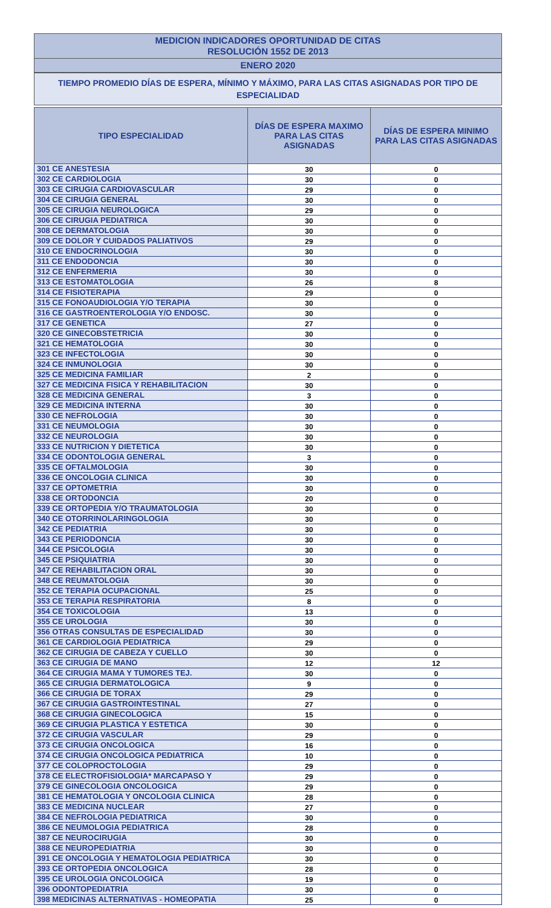MEDICION INDICADORES OPORTUNIDAD DE CITAS
RESOLUCIÓN 1552 DE 2013
ENERO 2020
TIEMPO PROMEDIO DÍAS DE ESPERA, MÍNIMO Y MÁXIMO, PARA LAS CITAS ASIGNADAS POR TIPO DE ESPECIALIDAD
| TIPO ESPECIALIDAD | DÍAS DE ESPERA MAXIMO PARA LAS CITAS ASIGNADAS | DÍAS DE ESPERA MINIMO PARA LAS CITAS ASIGNADAS |
| --- | --- | --- |
| 301 CE ANESTESIA | 30 | 0 |
| 302 CE CARDIOLOGIA | 30 | 0 |
| 303 CE CIRUGIA CARDIOVASCULAR | 29 | 0 |
| 304 CE CIRUGIA GENERAL | 30 | 0 |
| 305 CE CIRUGIA NEUROLOGICA | 29 | 0 |
| 306 CE CIRUGIA PEDIATRICA | 30 | 0 |
| 308 CE DERMATOLOGIA | 30 | 0 |
| 309 CE DOLOR Y CUIDADOS PALIATIVOS | 29 | 0 |
| 310 CE ENDOCRINOLOGIA | 30 | 0 |
| 311 CE ENDODONCIA | 30 | 0 |
| 312 CE ENFERMERIA | 30 | 0 |
| 313 CE ESTOMATOLOGIA | 26 | 8 |
| 314 CE FISIOTERAPIA | 29 | 0 |
| 315 CE FONOAUDIOLOGIA Y/O TERAPIA | 30 | 0 |
| 316 CE GASTROENTEROLOGIA Y/O ENDOSC. | 30 | 0 |
| 317 CE GENETICA | 27 | 0 |
| 320 CE GINECOBSTETRICIA | 30 | 0 |
| 321 CE HEMATOLOGIA | 30 | 0 |
| 323 CE INFECTOLOGIA | 30 | 0 |
| 324 CE INMUNOLOGIA | 30 | 0 |
| 325 CE MEDICINA FAMILIAR | 2 | 0 |
| 327 CE MEDICINA FISICA Y REHABILITACION | 30 | 0 |
| 328 CE MEDICINA GENERAL | 3 | 0 |
| 329 CE MEDICINA INTERNA | 30 | 0 |
| 330 CE NEFROLOGIA | 30 | 0 |
| 331 CE NEUMOLOGIA | 30 | 0 |
| 332 CE NEUROLOGIA | 30 | 0 |
| 333 CE NUTRICION Y DIETETICA | 30 | 0 |
| 334 CE ODONTOLOGIA GENERAL | 3 | 0 |
| 335 CE OFTALMOLOGIA | 30 | 0 |
| 336 CE ONCOLOGIA CLINICA | 30 | 0 |
| 337 CE OPTOMETRIA | 30 | 0 |
| 338 CE ORTODONCIA | 20 | 0 |
| 339 CE ORTOPEDIA Y/O TRAUMATOLOGIA | 30 | 0 |
| 340 CE OTORRINOLARINGOLOGIA | 30 | 0 |
| 342 CE PEDIATRIA | 30 | 0 |
| 343 CE PERIODONCIA | 30 | 0 |
| 344 CE PSICOLOGIA | 30 | 0 |
| 345 CE PSIQUIATRIA | 30 | 0 |
| 347 CE REHABILITACION ORAL | 30 | 0 |
| 348 CE REUMATOLOGIA | 30 | 0 |
| 352 CE TERAPIA OCUPACIONAL | 25 | 0 |
| 353 CE TERAPIA RESPIRATORIA | 8 | 0 |
| 354 CE TOXICOLOGIA | 13 | 0 |
| 355 CE UROLOGIA | 30 | 0 |
| 356 OTRAS CONSULTAS DE ESPECIALIDAD | 30 | 0 |
| 361 CE CARDIOLOGIA PEDIATRICA | 29 | 0 |
| 362 CE CIRUGIA DE CABEZA Y CUELLO | 30 | 0 |
| 363 CE CIRUGIA DE MANO | 12 | 12 |
| 364 CE CIRUGIA MAMA Y TUMORES TEJ. | 30 | 0 |
| 365 CE CIRUGIA DERMATOLOGICA | 9 | 0 |
| 366 CE CIRUGIA DE TORAX | 29 | 0 |
| 367 CE CIRUGIA GASTROINTESTINAL | 27 | 0 |
| 368 CE CIRUGIA GINECOLOGICA | 15 | 0 |
| 369 CE CIRUGIA PLASTICA Y ESTETICA | 30 | 0 |
| 372 CE CIRUGIA VASCULAR | 29 | 0 |
| 373 CE CIRUGIA ONCOLOGICA | 16 | 0 |
| 374 CE CIRUGIA ONCOLOGICA PEDIATRICA | 10 | 0 |
| 377 CE COLOPROCTOLOGIA | 29 | 0 |
| 378 CE ELECTROFISIOLOGIA* MARCAPASO Y | 29 | 0 |
| 379 CE GINECOLOGIA ONCOLOGICA | 29 | 0 |
| 381 CE HEMATOLOGIA Y ONCOLOGIA CLINICA | 28 | 0 |
| 383 CE MEDICINA NUCLEAR | 27 | 0 |
| 384 CE NEFROLOGIA PEDIATRICA | 30 | 0 |
| 386 CE NEUMOLOGIA PEDIATRICA | 28 | 0 |
| 387 CE NEUROCIRUGIA | 30 | 0 |
| 388 CE NEUROPEDIATRIA | 30 | 0 |
| 391 CE ONCOLOGIA Y HEMATOLOGIA PEDIATRICA | 30 | 0 |
| 393 CE ORTOPEDIA ONCOLOGICA | 28 | 0 |
| 395 CE UROLOGIA ONCOLOGICA | 19 | 0 |
| 396 ODONTOPEDIATRIA | 30 | 0 |
| 398 MEDICINAS ALTERNATIVAS - HOMEOPATIA | 25 | 0 |